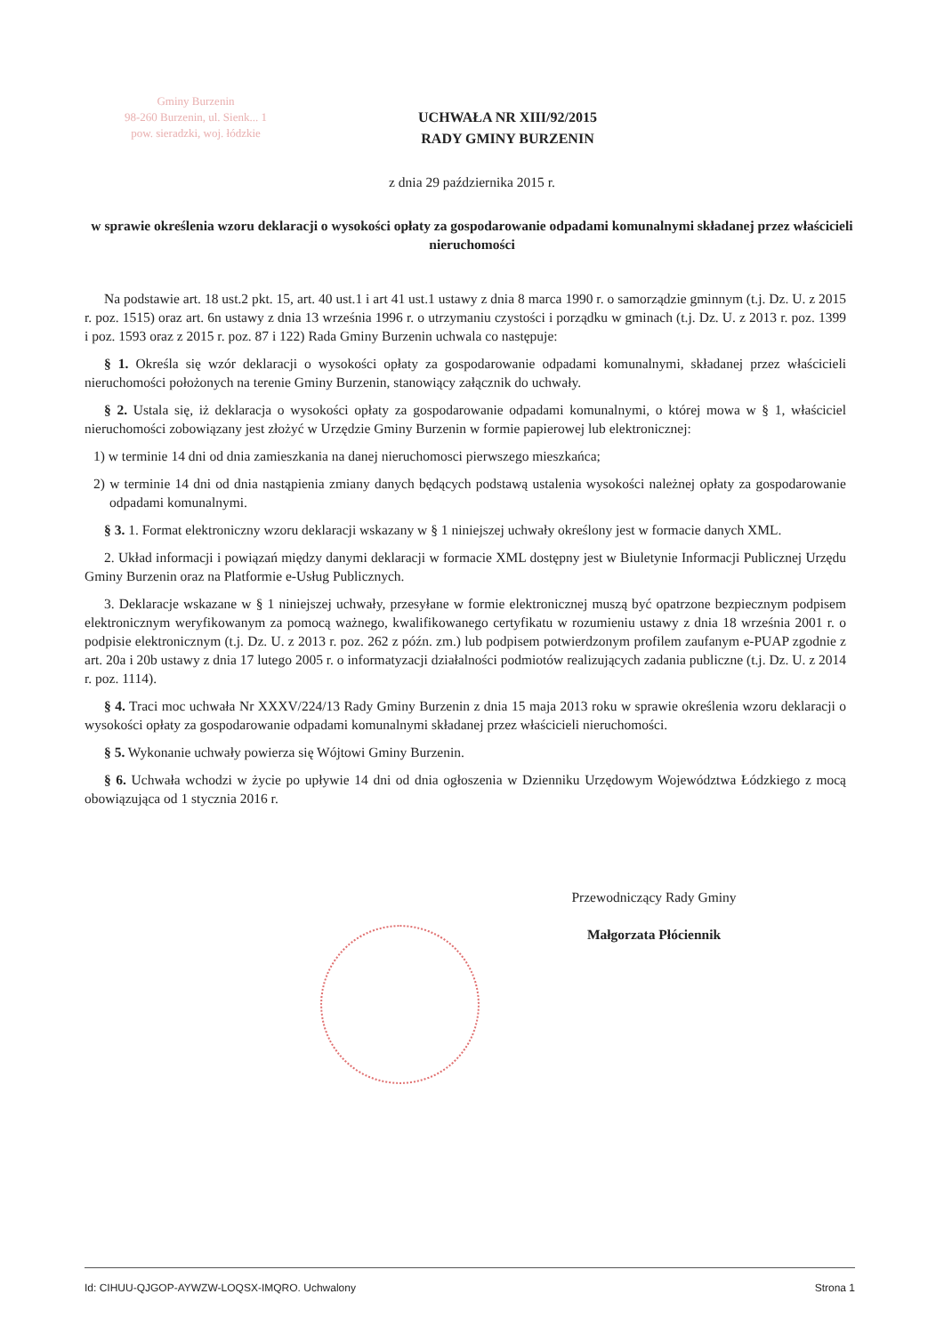Gminy Burzenin
98-260 Burzenin, ul. Sienk... 1
pow. sieradzki, woj. łódzkie
UCHWAŁA NR XIII/92/2015
RADY GMINY BURZENIN
z dnia 29 października 2015 r.
w sprawie określenia wzoru deklaracji o wysokości opłaty za gospodarowanie odpadami komunalnymi składanej przez właścicieli nieruchomości
Na podstawie art. 18 ust.2 pkt. 15, art. 40 ust.1 i art 41 ust.1 ustawy z dnia 8 marca 1990 r. o samorządzie gminnym (t.j. Dz. U. z 2015 r. poz. 1515) oraz art. 6n ustawy z dnia 13 września 1996 r. o utrzymaniu czystości i porządku w gminach (t.j. Dz. U. z 2013 r. poz. 1399 i poz. 1593 oraz z 2015 r. poz. 87 i 122) Rada Gminy Burzenin uchwala co następuje:
§ 1. Określa się wzór deklaracji o wysokości opłaty za gospodarowanie odpadami komunalnymi, składanej przez właścicieli nieruchomości położonych na terenie Gminy Burzenin, stanowiący załącznik do uchwały.
§ 2. Ustala się, iż deklaracja o wysokości opłaty za gospodarowanie odpadami komunalnymi, o której mowa w § 1, właściciel nieruchomości zobowiązany jest złożyć w Urzędzie Gminy Burzenin w formie papierowej lub elektronicznej:
1) w terminie 14 dni od dnia zamieszkania na danej nieruchomosci pierwszego mieszkańca;
2) w terminie 14 dni od dnia nastąpienia zmiany danych będących podstawą ustalenia wysokości należnej opłaty za gospodarowanie odpadami komunalnymi.
§ 3. 1. Format elektroniczny wzoru deklaracji wskazany w § 1 niniejszej uchwały określony jest w formacie danych XML.
2. Układ informacji i powiązań między danymi deklaracji w formacie XML dostępny jest w Biuletynie Informacji Publicznej Urzędu Gminy Burzenin oraz na Platformie e-Usług Publicznych.
3. Deklaracje wskazane w § 1 niniejszej uchwały, przesyłane w formie elektronicznej muszą być opatrzone bezpiecznym podpisem elektronicznym weryfikowanym za pomocą ważnego, kwalifikowanego certyfikatu w rozumieniu ustawy z dnia 18 września 2001 r. o podpisie elektronicznym (t.j. Dz. U. z 2013 r. poz. 262 z późn. zm.) lub podpisem potwierdzonym profilem zaufanym e-PUAP zgodnie z art. 20a i 20b ustawy z dnia 17 lutego 2005 r. o informatyzacji działalności podmiotów realizujących zadania publiczne (t.j. Dz. U. z 2014 r. poz. 1114).
§ 4. Traci moc uchwała Nr XXXV/224/13 Rady Gminy Burzenin z dnia 15 maja 2013 roku w sprawie określenia wzoru deklaracji o wysokości opłaty za gospodarowanie odpadami komunalnymi składanej przez właścicieli nieruchomości.
§ 5. Wykonanie uchwały powierza się Wójtowi Gminy Burzenin.
§ 6. Uchwała wchodzi w życie po upływie 14 dni od dnia ogłoszenia w Dzienniku Urzędowym Województwa Łódzkiego z mocą obowiązująca od 1 stycznia 2016 r.
Przewodniczący Rady Gminy
Małgorzata Płóciennik
Id: CIHUU-QJGOP-AYWZW-LOQSX-IMQRO. Uchwalony Strona 1